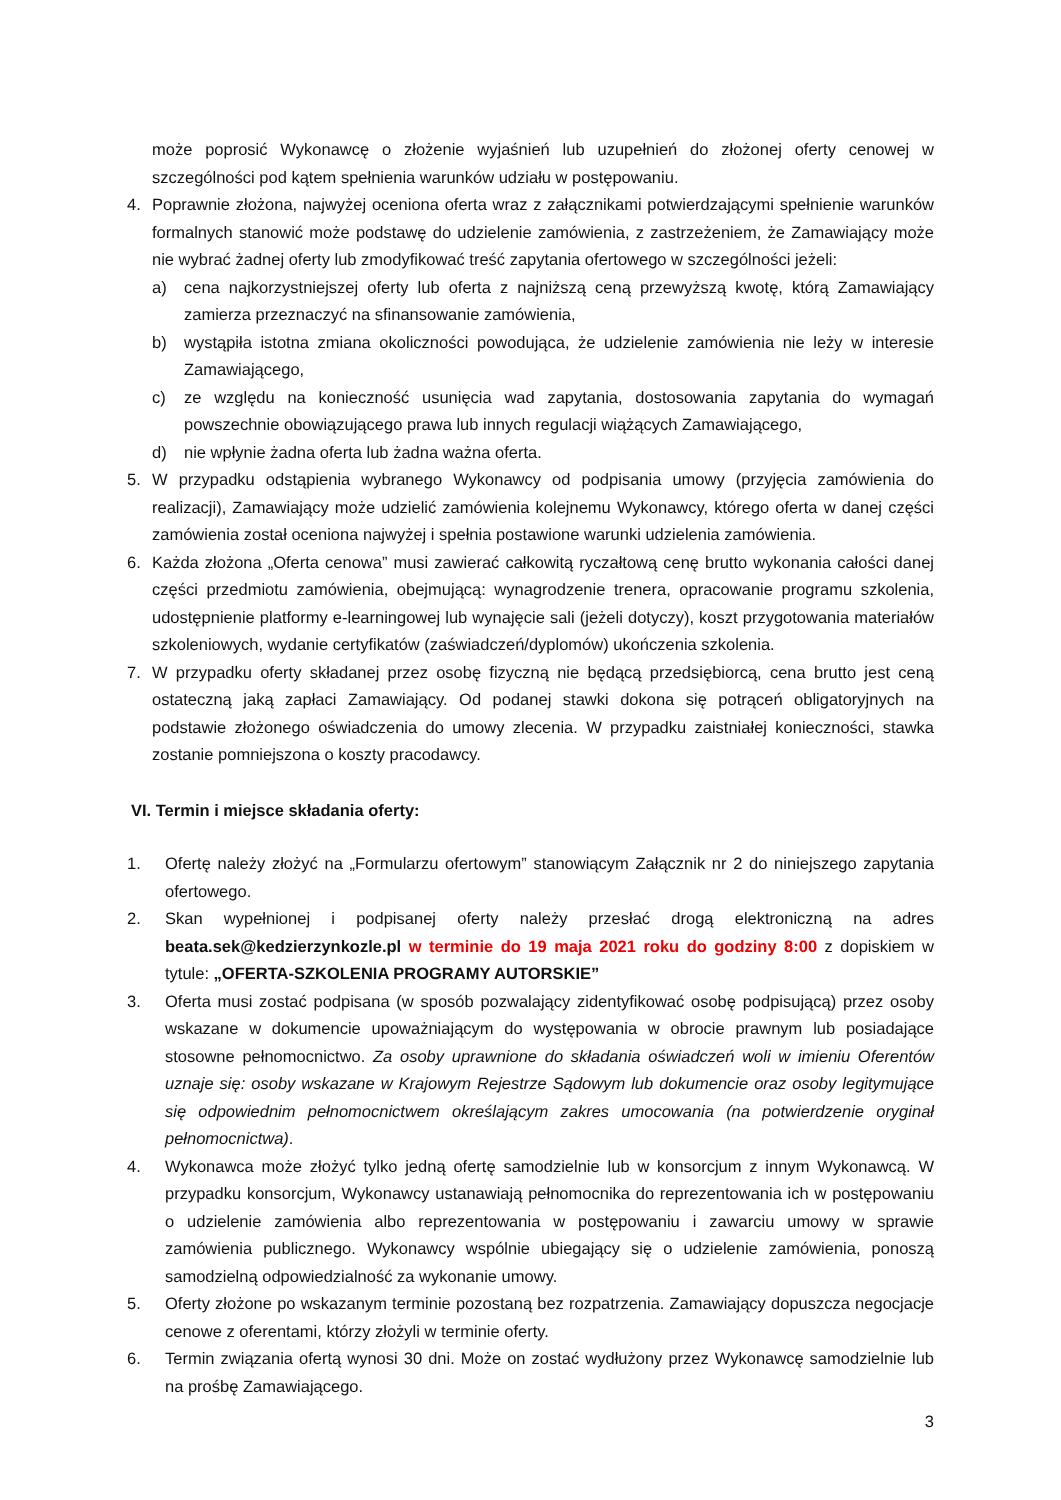może poprosić Wykonawcę o złożenie wyjaśnień lub uzupełnień do złożonej oferty cenowej w szczególności pod kątem spełnienia warunków udziału w postępowaniu.
4. Poprawnie złożona, najwyżej oceniona oferta wraz z załącznikami potwierdzającymi spełnienie warunków formalnych stanowić może podstawę do udzielenie zamówienia, z zastrzeżeniem, że Zamawiający może nie wybrać żadnej oferty lub zmodyfikować treść zapytania ofertowego w szczególności jeżeli:
a) cena najkorzystniejszej oferty lub oferta z najniższą ceną przewyższą kwotę, którą Zamawiający zamierza przeznaczyć na sfinansowanie zamówienia,
b) wystąpiła istotna zmiana okoliczności powodująca, że udzielenie zamówienia nie leży w interesie Zamawiającego,
c) ze względu na konieczność usunięcia wad zapytania, dostosowania zapytania do wymagań powszechnie obowiązującego prawa lub innych regulacji wiążących Zamawiającego,
d) nie wpłynie żadna oferta lub żadna ważna oferta.
5. W przypadku odstąpienia wybranego Wykonawcy od podpisania umowy (przyjęcia zamówienia do realizacji), Zamawiający może udzielić zamówienia kolejnemu Wykonawcy, którego oferta w danej części zamówienia został oceniona najwyżej i spełnia postawione warunki udzielenia zamówienia.
6. Każda złożona „Oferta cenowa” musi zawierać całkowitą ryczałtową cenę brutto wykonania całości danej części przedmiotu zamówienia, obejmującą: wynagrodzenie trenera, opracowanie programu szkolenia, udostępnienie platformy e-learningowej lub wynajęcie sali (jeżeli dotyczy), koszt przygotowania materiałów szkoleniowych, wydanie certyfikatów (zaświadczeń/dyplomów) ukończenia szkolenia.
7. W przypadku oferty składanej przez osobę fizyczną nie będącą przedsiębiorcą, cena brutto jest ceną ostateczną jaką zapłaci Zamawiający. Od podanej stawki dokona się potrąceń obligatoryjnych na podstawie złożonego oświadczenia do umowy zlecenia. W przypadku zaistniałej konieczności, stawka zostanie pomniejszona o koszty pracodawcy.
VI. Termin i miejsce składania oferty:
1. Ofertę należy złożyć na „Formularzu ofertowym” stanowiącym Załącznik nr 2 do niniejszego zapytania ofertowego.
2. Skan wypełnionej i podpisanej oferty należy przesłać drogą elektroniczną na adres beata.sek@kedzierzynkozle.pl w terminie do 19 maja 2021 roku do godziny 8:00 z dopiskiem w tytule: „OFERTA-SZKOLENIA PROGRAMY AUTORSKIE”
3. Oferta musi zostać podpisana (w sposób pozwalający zidentyfikować osobę podpisującą) przez osoby wskazane w dokumencie upoważniającym do występowania w obrocie prawnym lub posiadające stosowne pełnomocnictwo. Za osoby uprawnione do składania oświadczeń woli w imieniu Oferentów uznaje się: osoby wskazane w Krajowym Rejestrze Sądowym lub dokumencie oraz osoby legitymujące się odpowiednim pełnomocnictwem określającym zakres umocowania (na potwierdzenie oryginał pełnomocnictwa).
4. Wykonawca może złożyć tylko jedną ofertę samodzielnie lub w konsorcjum z innym Wykonawcą. W przypadku konsorcjum, Wykonawcy ustanawiają pełnomocnika do reprezentowania ich w postępowaniu o udzielenie zamówienia albo reprezentowania w postępowaniu i zawarciu umowy w sprawie zamówienia publicznego. Wykonawcy wspólnie ubiegający się o udzielenie zamówienia, ponoszą samodzielną odpowiedzialność za wykonanie umowy.
5. Oferty złożone po wskazanym terminie pozostaną bez rozpatrzenia. Zamawiający dopuszcza negocjacje cenowe z oferentami, którzy złożyli w terminie oferty.
6. Termin związania ofertą wynosi 30 dni. Może on zostać wydłużony przez Wykonawcę samodzielnie lub na prośbę Zamawiającego.
3